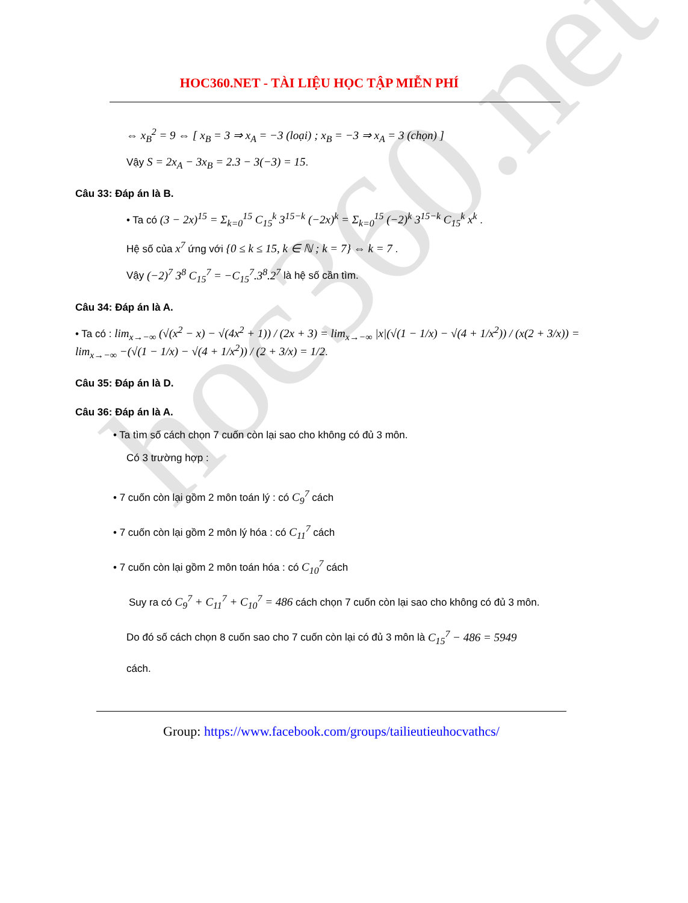hoc360.net
HOC360.NET - TÀI LIỆU HỌC TẬP MIỄN PHÍ
⇔ x<sub>B</sub><sup>2</sup> = 9 ⇔ [ x<sub>B</sub> = 3 ⇒ x<sub>A</sub> = −3 (loại) ; x<sub>B</sub> = −3 ⇒ x<sub>A</sub> = 3 (chọn) ]
Vậy S = 2x<sub>A</sub> − 3x<sub>B</sub> = 2.3 − 3(−3) = 15.
Câu 33: Đáp án là B.
• Ta có (3 − 2x)<sup>15</sup> = Σ<sub>k=0</sub><sup>15</sup> C<sub>15</sub><sup>k</sup> 3<sup>15−k</sup> (−2x)<sup>k</sup> = Σ<sub>k=0</sub><sup>15</sup> (−2)<sup>k</sup> 3<sup>15−k</sup> C<sub>15</sub><sup>k</sup> x<sup>k</sup> .
Hệ số của x<sup>7</sup> ứng với {0 ≤ k ≤ 15, k ∈ ℕ ; k = 7} ⇔ k = 7 .
Vậy (−2)<sup>7</sup> 3<sup>8</sup> C<sub>15</sub><sup>7</sup> = −C<sub>15</sub><sup>7</sup>.3<sup>8</sup>.2<sup>7</sup> là hệ số cần tìm.
Câu 34: Đáp án là A.
• Ta có : lim<sub>x→−∞</sub> (√(x<sup>2</sup> − x) − √(4x<sup>2</sup> + 1)) / (2x + 3) = lim<sub>x→−∞</sub> |x|(√(1 − 1/x) − √(4 + 1/x<sup>2</sup>)) / (x(2 + 3/x)) = lim<sub>x→−∞</sub> −(√(1 − 1/x) − √(4 + 1/x<sup>2</sup>)) / (2 + 3/x) = 1/2.
Câu 35: Đáp án là D.
Câu 36: Đáp án là A.
• Ta tìm số cách chọn 7 cuốn còn lại sao cho không có đủ 3 môn.
Có 3 trường hợp :
• 7 cuốn còn lại gồm 2 môn toán lý : có C<sub>9</sub><sup>7</sup> cách
• 7 cuốn còn lại gồm 2 môn lý hóa : có C<sub>11</sub><sup>7</sup> cách
• 7 cuốn còn lại gồm 2 môn toán hóa : có C<sub>10</sub><sup>7</sup> cách
Suy ra có C<sub>9</sub><sup>7</sup> + C<sub>11</sub><sup>7</sup> + C<sub>10</sub><sup>7</sup> = 486 cách chọn 7 cuốn còn lại sao cho không có đủ 3 môn.
Do đó số cách chọn 8 cuốn sao cho 7 cuốn còn lại có đủ 3 môn là C<sub>15</sub><sup>7</sup> − 486 = 5949
cách.
Group: https://www.facebook.com/groups/tailieutieuhocvathcs/